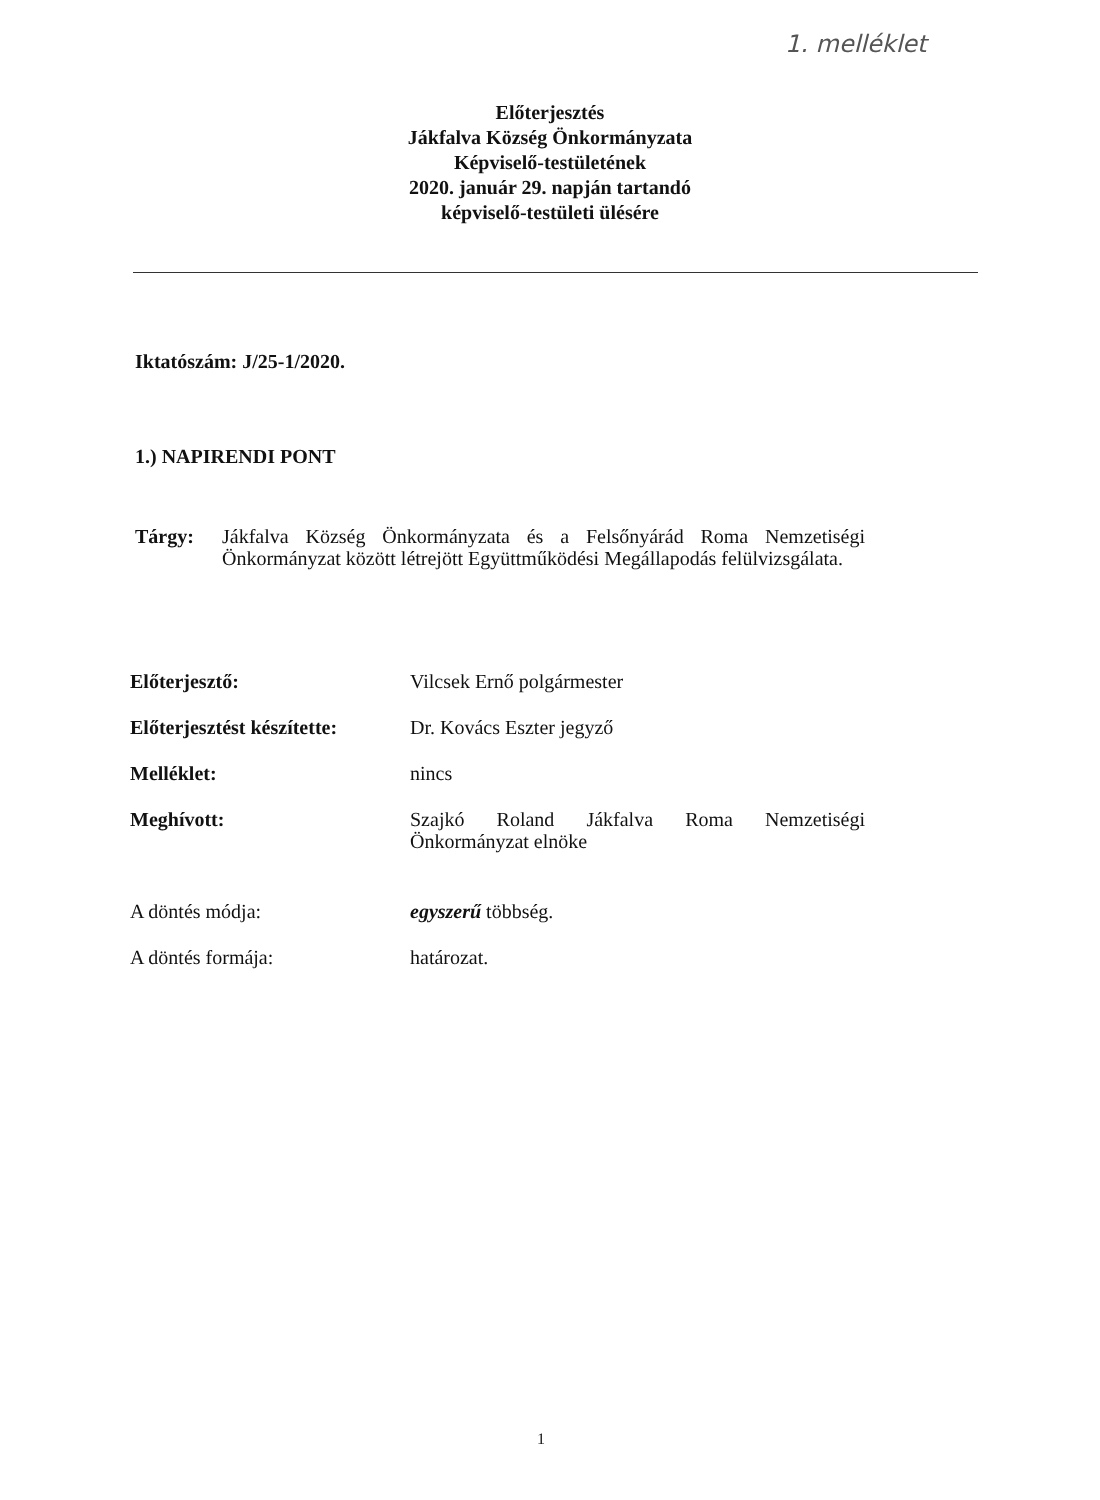1. melléklet
Előterjesztés
Jákfalva Község Önkormányzata
Képviselő-testületének
2020. január 29. napján tartandó
képviselő-testületi ülésére
Iktatószám: J/25-1/2020.
1.) NAPIRENDI PONT
Tárgy: Jákfalva Község Önkormányzata és a Felsőnyárád Roma Nemzetiségi Önkormányzat között létrejött Együttműködési Megállapodás felülvizsgálata.
Előterjesztő: Vilcsek Ernő polgármester
Előterjesztést készítette:
Dr. Kovács Eszter jegyző
Melléklet: nincs
Meghívott: Szajkó Roland Jákfalva Roma Nemzetiségi Önkormányzat elnöke
A döntés módja: egyszerű többség.
A döntés formája: határozat.
1